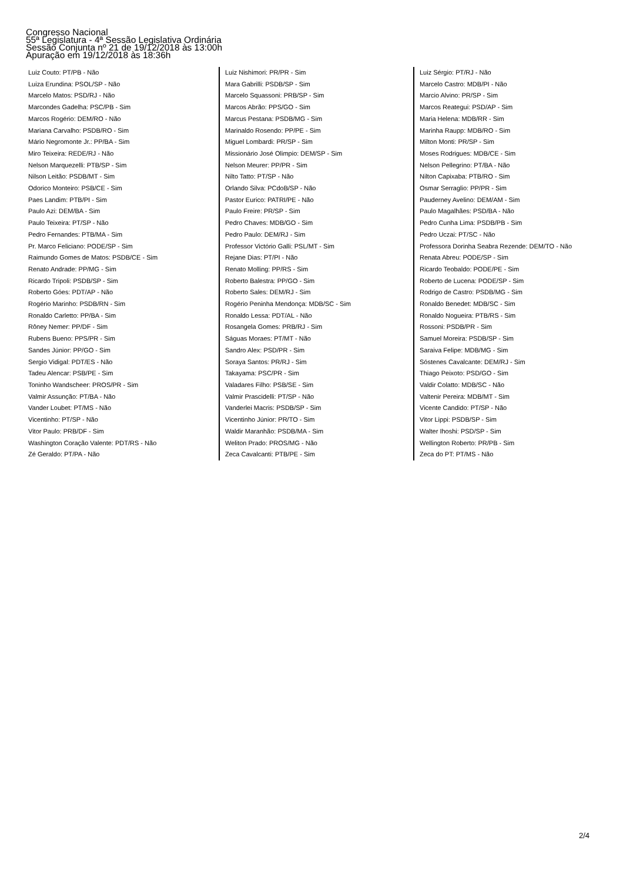Congresso Nacional
55ª Legislatura - 4ª Sessão Legislativa Ordinária
Sessão Conjunta nº 21 de 19/12/2018 às 13:00h
Apuração em 19/12/2018 às 18:36h
Luiz Couto: PT/PB - Não
Luiza Erundina: PSOL/SP - Não
Marcelo Matos: PSD/RJ - Não
Marcondes Gadelha: PSC/PB - Sim
Marcos Rogério: DEM/RO - Não
Mariana Carvalho: PSDB/RO - Sim
Mário Negromonte Jr.: PP/BA - Sim
Miro Teixeira: REDE/RJ - Não
Nelson Marquezelli: PTB/SP - Sim
Nilson Leitão: PSDB/MT - Sim
Odorico Monteiro: PSB/CE - Sim
Paes Landim: PTB/PI - Sim
Paulo Azi: DEM/BA - Sim
Paulo Teixeira: PT/SP - Não
Pedro Fernandes: PTB/MA - Sim
Pr. Marco Feliciano: PODE/SP - Sim
Raimundo Gomes de Matos: PSDB/CE - Sim
Renato Andrade: PP/MG - Sim
Ricardo Tripoli: PSDB/SP - Sim
Roberto Góes: PDT/AP - Não
Rogério Marinho: PSDB/RN - Sim
Ronaldo Carletto: PP/BA - Sim
Rôney Nemer: PP/DF - Sim
Rubens Bueno: PPS/PR - Sim
Sandes Júnior: PP/GO - Sim
Sergio Vidigal: PDT/ES - Não
Tadeu Alencar: PSB/PE - Sim
Toninho Wandscheer: PROS/PR - Sim
Valmir Assunção: PT/BA - Não
Vander Loubet: PT/MS - Não
Vicentinho: PT/SP - Não
Vitor Paulo: PRB/DF - Sim
Washington Coração Valente: PDT/RS - Não
Zé Geraldo: PT/PA - Não
Luiz Nishimori: PR/PR - Sim
Mara Gabrilli: PSDB/SP - Sim
Marcelo Squassoni: PRB/SP - Sim
Marcos Abrão: PPS/GO - Sim
Marcus Pestana: PSDB/MG - Sim
Marinaldo Rosendo: PP/PE - Sim
Miguel Lombardi: PR/SP - Sim
Missionário José Olimpio: DEM/SP - Sim
Nelson Meurer: PP/PR - Sim
Nilto Tatto: PT/SP - Não
Orlando Silva: PCdoB/SP - Não
Pastor Eurico: PATRI/PE - Não
Paulo Freire: PR/SP - Sim
Pedro Chaves: MDB/GO - Sim
Pedro Paulo: DEM/RJ - Sim
Professor Victório Galli: PSL/MT - Sim
Rejane Dias: PT/PI - Não
Renato Molling: PP/RS - Sim
Roberto Balestra: PP/GO - Sim
Roberto Sales: DEM/RJ - Sim
Rogério Peninha Mendonça: MDB/SC - Sim
Ronaldo Lessa: PDT/AL - Não
Rosangela Gomes: PRB/RJ - Sim
Ságuas Moraes: PT/MT - Não
Sandro Alex: PSD/PR - Sim
Soraya Santos: PR/RJ - Sim
Takayama: PSC/PR - Sim
Valadares Filho: PSB/SE - Sim
Valmir Prascidelli: PT/SP - Não
Vanderlei Macris: PSDB/SP - Sim
Vicentinho Júnior: PR/TO - Sim
Waldir Maranhão: PSDB/MA - Sim
Weliton Prado: PROS/MG - Não
Zeca Cavalcanti: PTB/PE - Sim
Luiz Sérgio: PT/RJ - Não
Marcelo Castro: MDB/PI - Não
Marcio Alvino: PR/SP - Sim
Marcos Reategui: PSD/AP - Sim
Maria Helena: MDB/RR - Sim
Marinha Raupp: MDB/RO - Sim
Milton Monti: PR/SP - Sim
Moses Rodrigues: MDB/CE - Sim
Nelson Pellegrino: PT/BA - Não
Nilton Capixaba: PTB/RO - Sim
Osmar Serraglio: PP/PR - Sim
Pauderney Avelino: DEM/AM - Sim
Paulo Magalhães: PSD/BA - Não
Pedro Cunha Lima: PSDB/PB - Sim
Pedro Uczai: PT/SC - Não
Professora Dorinha Seabra Rezende: DEM/TO - Não
Renata Abreu: PODE/SP - Sim
Ricardo Teobaldo: PODE/PE - Sim
Roberto de Lucena: PODE/SP - Sim
Rodrigo de Castro: PSDB/MG - Sim
Ronaldo Benedet: MDB/SC - Sim
Ronaldo Nogueira: PTB/RS - Sim
Rossoni: PSDB/PR - Sim
Samuel Moreira: PSDB/SP - Sim
Saraiva Felipe: MDB/MG - Sim
Sóstenes Cavalcante: DEM/RJ - Sim
Thiago Peixoto: PSD/GO - Sim
Valdir Colatto: MDB/SC - Não
Valtenir Pereira: MDB/MT - Sim
Vicente Candido: PT/SP - Não
Vitor Lippi: PSDB/SP - Sim
Walter Ihoshi: PSD/SP - Sim
Wellington Roberto: PR/PB - Sim
Zeca do PT: PT/MS - Não
2/4